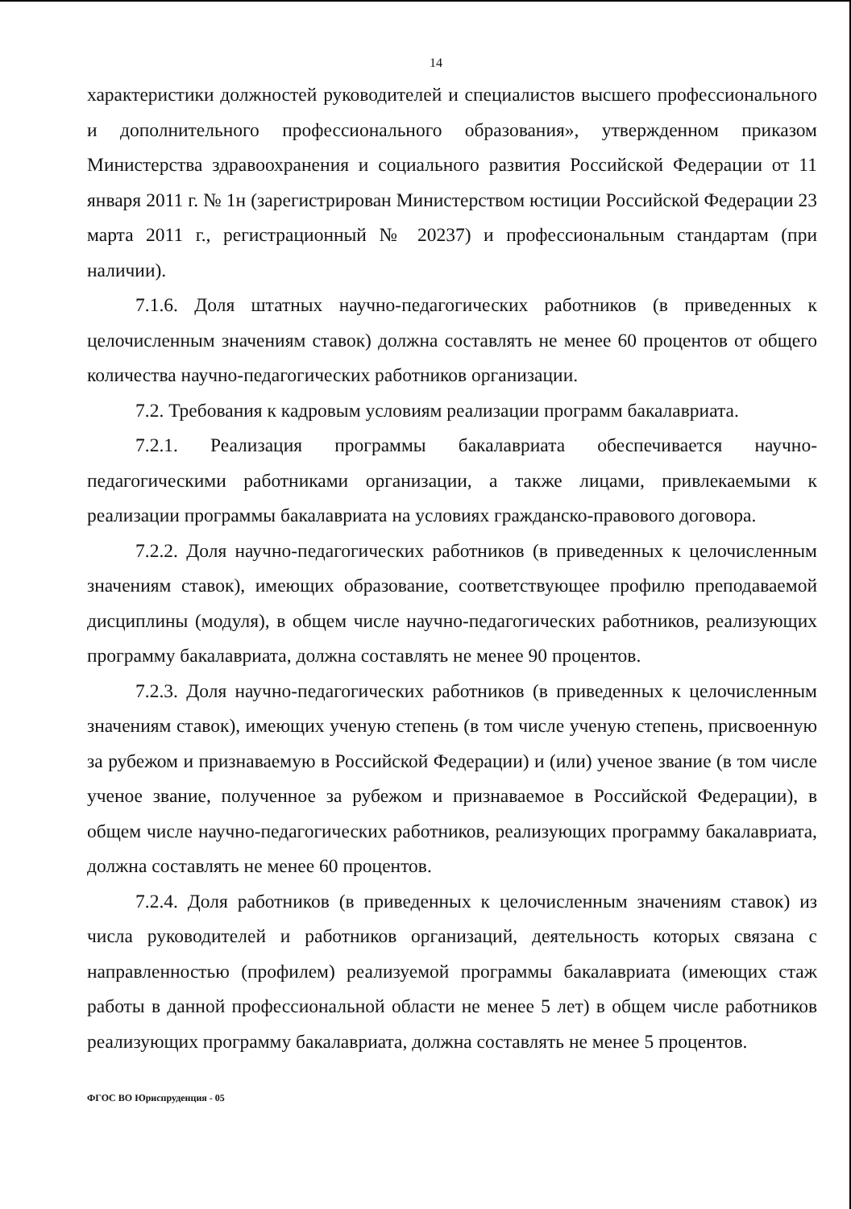14
характеристики должностей руководителей и специалистов высшего профессионального и дополнительного профессионального образования», утвержденном приказом Министерства здравоохранения и социального развития Российской Федерации от 11 января 2011 г. № 1н (зарегистрирован Министерством юстиции Российской Федерации 23 марта 2011 г., регистрационный № 20237) и профессиональным стандартам (при наличии).
7.1.6. Доля штатных научно-педагогических работников (в приведенных к целочисленным значениям ставок) должна составлять не менее 60 процентов от общего количества научно-педагогических работников организации.
7.2. Требования к кадровым условиям реализации программ бакалавриата.
7.2.1. Реализация программы бакалавриата обеспечивается научно-педагогическими работниками организации, а также лицами, привлекаемыми к реализации программы бакалавриата на условиях гражданско-правового договора.
7.2.2. Доля научно-педагогических работников (в приведенных к целочисленным значениям ставок), имеющих образование, соответствующее профилю преподаваемой дисциплины (модуля), в общем числе научно-педагогических работников, реализующих программу бакалавриата, должна составлять не менее 90 процентов.
7.2.3. Доля научно-педагогических работников (в приведенных к целочисленным значениям ставок), имеющих ученую степень (в том числе ученую степень, присвоенную за рубежом и признаваемую в Российской Федерации) и (или) ученое звание (в том числе ученое звание, полученное за рубежом и признаваемое в Российской Федерации), в общем числе научно-педагогических работников, реализующих программу бакалавриата, должна составлять не менее 60 процентов.
7.2.4. Доля работников (в приведенных к целочисленным значениям ставок) из числа руководителей и работников организаций, деятельность которых связана с направленностью (профилем) реализуемой программы бакалавриата (имеющих стаж работы в данной профессиональной области не менее 5 лет) в общем числе работников реализующих программу бакалавриата, должна составлять не менее 5 процентов.
ФГОС ВО Юриспруденция - 05